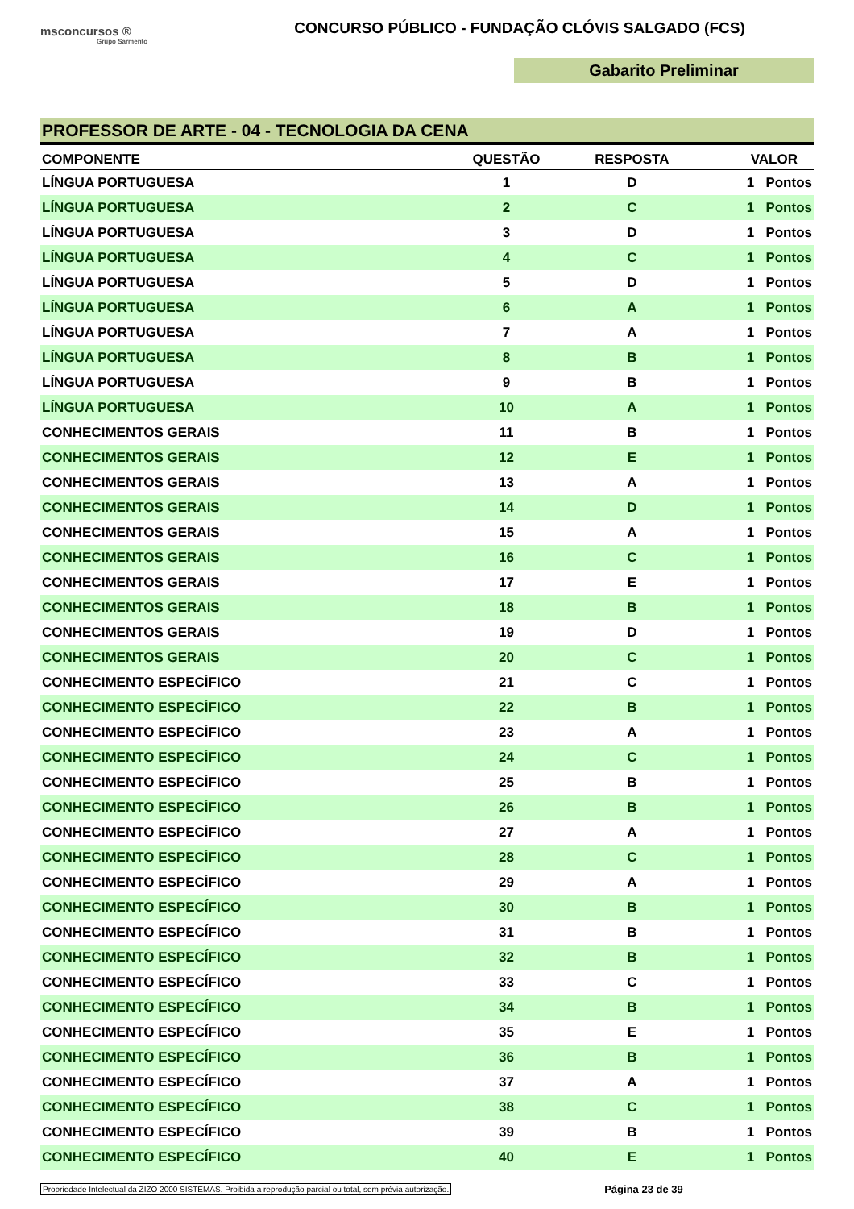msconcursos ®
Grupo Sarmento
CONCURSO PÚBLICO - FUNDAÇÃO CLÓVIS SALGADO (FCS)
Gabarito Preliminar
PROFESSOR DE ARTE - 04 - TECNOLOGIA DA CENA
| COMPONENTE | QUESTÃO | RESPOSTA | VALOR |
| --- | --- | --- | --- |
| LÍNGUA PORTUGUESA | 1 | D | 1 Pontos |
| LÍNGUA PORTUGUESA | 2 | C | 1 Pontos |
| LÍNGUA PORTUGUESA | 3 | D | 1 Pontos |
| LÍNGUA PORTUGUESA | 4 | C | 1 Pontos |
| LÍNGUA PORTUGUESA | 5 | D | 1 Pontos |
| LÍNGUA PORTUGUESA | 6 | A | 1 Pontos |
| LÍNGUA PORTUGUESA | 7 | A | 1 Pontos |
| LÍNGUA PORTUGUESA | 8 | B | 1 Pontos |
| LÍNGUA PORTUGUESA | 9 | B | 1 Pontos |
| LÍNGUA PORTUGUESA | 10 | A | 1 Pontos |
| CONHECIMENTOS GERAIS | 11 | B | 1 Pontos |
| CONHECIMENTOS GERAIS | 12 | E | 1 Pontos |
| CONHECIMENTOS GERAIS | 13 | A | 1 Pontos |
| CONHECIMENTOS GERAIS | 14 | D | 1 Pontos |
| CONHECIMENTOS GERAIS | 15 | A | 1 Pontos |
| CONHECIMENTOS GERAIS | 16 | C | 1 Pontos |
| CONHECIMENTOS GERAIS | 17 | E | 1 Pontos |
| CONHECIMENTOS GERAIS | 18 | B | 1 Pontos |
| CONHECIMENTOS GERAIS | 19 | D | 1 Pontos |
| CONHECIMENTOS GERAIS | 20 | C | 1 Pontos |
| CONHECIMENTO ESPECÍFICO | 21 | C | 1 Pontos |
| CONHECIMENTO ESPECÍFICO | 22 | B | 1 Pontos |
| CONHECIMENTO ESPECÍFICO | 23 | A | 1 Pontos |
| CONHECIMENTO ESPECÍFICO | 24 | C | 1 Pontos |
| CONHECIMENTO ESPECÍFICO | 25 | B | 1 Pontos |
| CONHECIMENTO ESPECÍFICO | 26 | B | 1 Pontos |
| CONHECIMENTO ESPECÍFICO | 27 | A | 1 Pontos |
| CONHECIMENTO ESPECÍFICO | 28 | C | 1 Pontos |
| CONHECIMENTO ESPECÍFICO | 29 | A | 1 Pontos |
| CONHECIMENTO ESPECÍFICO | 30 | B | 1 Pontos |
| CONHECIMENTO ESPECÍFICO | 31 | B | 1 Pontos |
| CONHECIMENTO ESPECÍFICO | 32 | B | 1 Pontos |
| CONHECIMENTO ESPECÍFICO | 33 | C | 1 Pontos |
| CONHECIMENTO ESPECÍFICO | 34 | B | 1 Pontos |
| CONHECIMENTO ESPECÍFICO | 35 | E | 1 Pontos |
| CONHECIMENTO ESPECÍFICO | 36 | B | 1 Pontos |
| CONHECIMENTO ESPECÍFICO | 37 | A | 1 Pontos |
| CONHECIMENTO ESPECÍFICO | 38 | C | 1 Pontos |
| CONHECIMENTO ESPECÍFICO | 39 | B | 1 Pontos |
| CONHECIMENTO ESPECÍFICO | 40 | E | 1 Pontos |
Propriedade Intelectual da ZIZO 2000 SISTEMAS. Proibida a reprodução parcial ou total, sem prévia autorização. Página 23 de 39